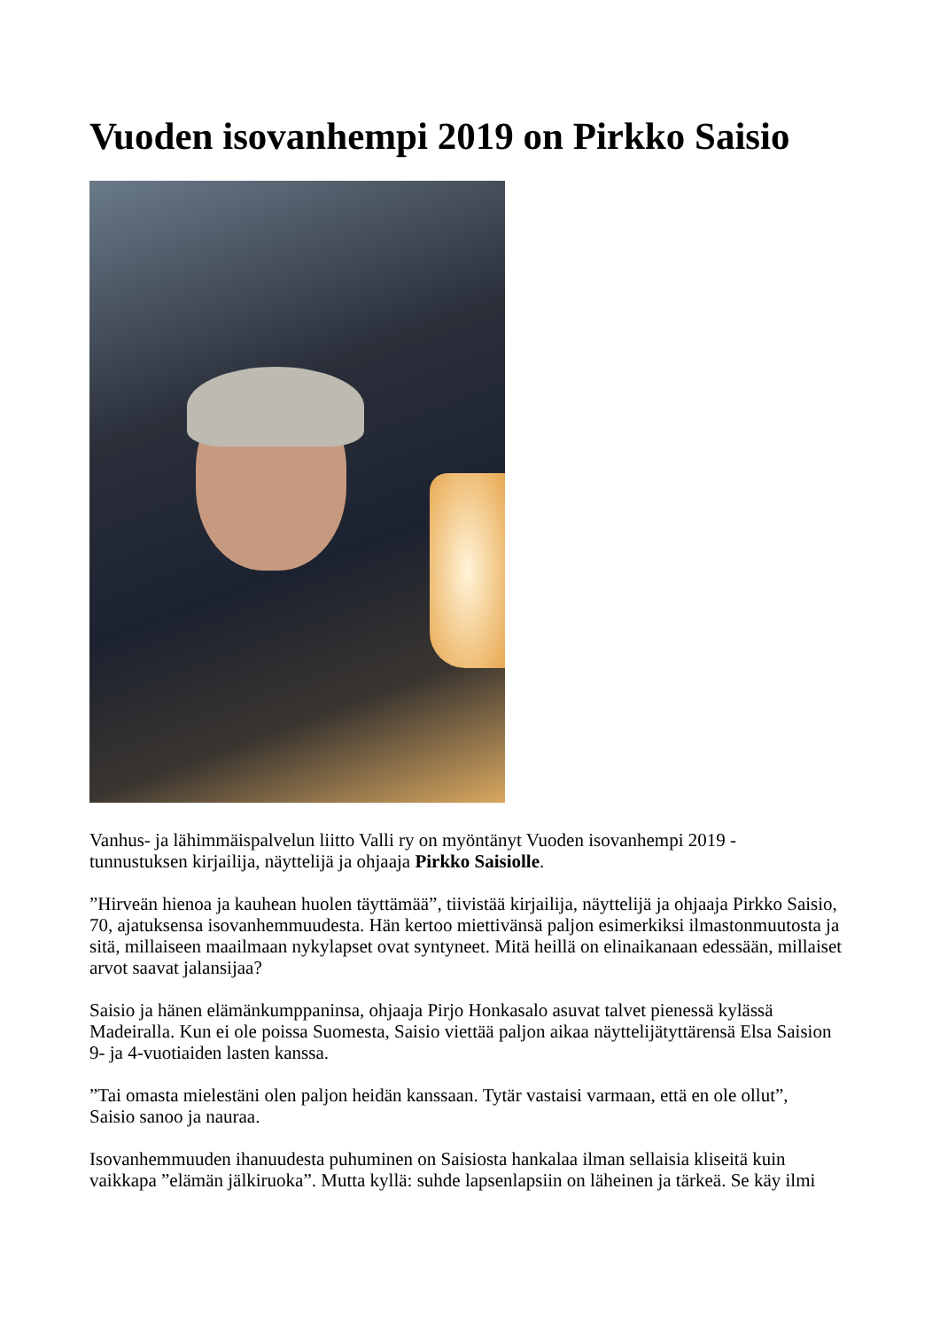Vuoden isovanhempi 2019 on Pirkko Saisio
Vanhus- ja lähimmäispalvelun liitto Valli ry on myöntänyt Vuoden isovanhempi 2019 -
tunnustuksen kirjailija, näyttelijä ja ohjaaja Pirkko Saisiolle.
”Hirveän hienoa ja kauhean huolen täyttämää”, tiivistää kirjailija, näyttelijä ja ohjaaja Pirkko Saisio, 70, ajatuksensa isovanhemmuudesta. Hän kertoo miettivänsä paljon esimerkiksi ilmastonmuutosta ja sitä, millaiseen maailmaan nykylapset ovat syntyneet. Mitä heillä on elinaikanaan edessään, millaiset arvot saavat jalansijaa?
Saisio ja hänen elämänkumppaninsa, ohjaaja Pirjo Honkasalo asuvat talvet pienessä kylässä Madeiralla. Kun ei ole poissa Suomesta, Saisio viettää paljon aikaa näyttelijätyttärensä Elsa Saision 9- ja 4-vuotiaiden lasten kanssa.
”Tai omasta mielestäni olen paljon heidän kanssaan. Tytär vastaisi varmaan, että en ole ollut”,
Saisio sanoo ja nauraa.
Isovanhemmuuden ihanuudesta puhuminen on Saisiosta hankalaa ilman sellaisia kliseitä kuin vaikkapa ”elämän jälkiruoka”. Mutta kyllä: suhde lapsenlapsiin on läheinen ja tärkeä. Se käy ilmi